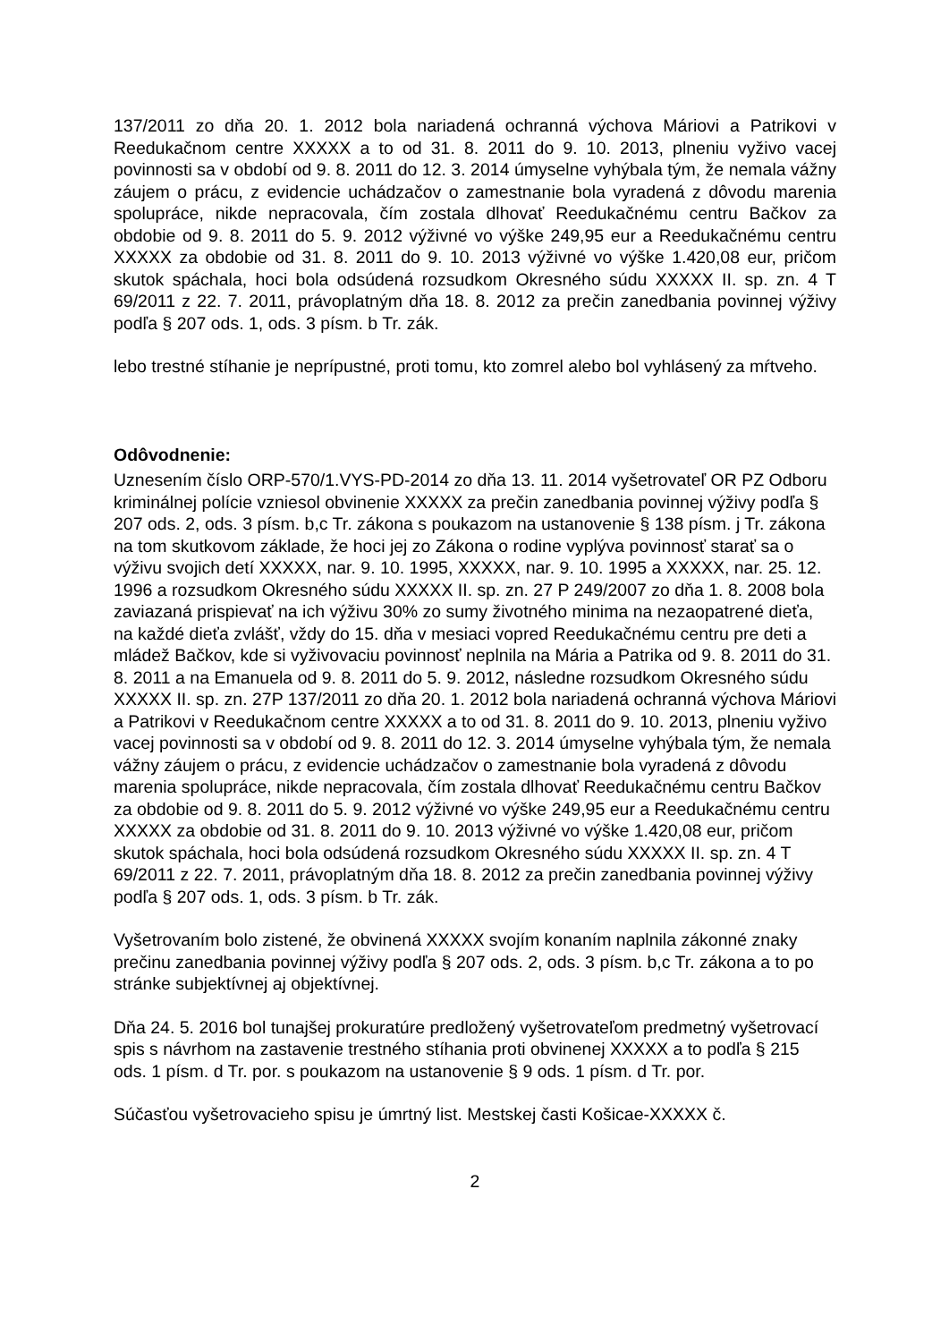137/2011 zo dňa 20. 1. 2012 bola nariadená ochranná výchova Máriovi a Patrikovi v Reedukačnom centre XXXXX a to od 31. 8. 2011 do 9. 10. 2013, plneniu vyživo vacej povinnosti sa v období od 9. 8. 2011 do 12. 3. 2014 úmyselne vyhýbala tým, že nemala vážny záujem o prácu, z evidencie uchádzačov o zamestnanie bola vyradená z dôvodu marenia spolupráce, nikde nepracovala, čím zostala dlhovať Reedukačnému centru Bačkov za obdobie od 9. 8. 2011 do 5. 9. 2012 výživné vo výške 249,95 eur a Reedukačnému centru XXXXX za obdobie od 31. 8. 2011 do 9. 10. 2013 výživné vo výške 1.420,08 eur, pričom skutok spáchala, hoci bola odsúdená rozsudkom Okresného súdu XXXXX II. sp. zn. 4 T 69/2011 z 22. 7. 2011, právoplatným dňa 18. 8. 2012 za prečin zanedbania povinnej výživy podľa § 207 ods. 1, ods. 3 písm. b Tr. zák.
lebo trestné stíhanie je neprípustné, proti tomu, kto zomrel alebo bol vyhlásený za mŕtveho.
Odôvodnenie:
Uznesením číslo ORP-570/1.VYS-PD-2014 zo dňa 13. 11. 2014 vyšetrovateľ OR PZ Odboru kriminálnej polície vzniesol obvinenie XXXXX za prečin zanedbania povinnej výživy podľa § 207 ods. 2, ods. 3 písm. b,c Tr. zákona s poukazom na ustanovenie § 138 písm. j Tr. zákona na tom skutkovom základe, že hoci jej zo Zákona o rodine vyplýva povinnosť starať sa o výživu svojich detí XXXXX, nar. 9. 10. 1995, XXXXX, nar. 9. 10. 1995 a XXXXX, nar. 25. 12. 1996 a rozsudkom Okresného súdu XXXXX II. sp. zn. 27 P 249/2007 zo dňa 1. 8. 2008 bola zaviazaná prispievať na ich výživu 30% zo sumy životného minima na nezaopatrené dieťa, na každé dieťa zvlášť, vždy do 15. dňa v mesiaci vopred Reedukačnému centru pre deti a mládež Bačkov, kde si vyživovaciu povinnosť neplnila na Mária a Patrika od 9. 8. 2011 do 31. 8. 2011 a na Emanuela od 9. 8. 2011 do 5. 9. 2012, následne rozsudkom Okresného súdu XXXXX II. sp. zn. 27P 137/2011 zo dňa 20. 1. 2012 bola nariadená ochranná výchova Máriovi a Patrikovi v Reedukačnom centre XXXXX a to od 31. 8. 2011 do 9. 10. 2013, plneniu vyživo vacej povinnosti sa v období od 9. 8. 2011 do 12. 3. 2014 úmyselne vyhýbala tým, že nemala vážny záujem o prácu, z evidencie uchádzačov o zamestnanie bola vyradená z dôvodu marenia spolupráce, nikde nepracovala, čím zostala dlhovať Reedukačnému centru Bačkov za obdobie od 9. 8. 2011 do 5. 9. 2012 výživné vo výške 249,95 eur a Reedukačnému centru XXXXX za obdobie od 31. 8. 2011 do 9. 10. 2013 výživné vo výške 1.420,08 eur, pričom skutok spáchala, hoci bola odsúdená rozsudkom Okresného súdu XXXXX II. sp. zn. 4 T 69/2011 z 22. 7. 2011, právoplatným dňa 18. 8. 2012 za prečin zanedbania povinnej výživy podľa § 207 ods. 1, ods. 3 písm. b Tr. zák.
Vyšetrovaním bolo zistené, že obvinená XXXXX svojím konaním naplnila zákonné znaky prečinu zanedbania povinnej výživy podľa § 207 ods. 2, ods. 3 písm. b,c Tr. zákona a to po stránke subjektívnej aj objektívnej.
Dňa 24. 5. 2016 bol tunajšej prokuratúre predložený vyšetrovateľom predmetný vyšetrovací spis s návrhom na zastavenie trestného stíhania proti obvinenej XXXXX a to podľa § 215 ods. 1 písm. d Tr. por. s poukazom na ustanovenie § 9 ods. 1 písm. d Tr. por.
Súčasťou vyšetrovacieho spisu je úmrtný list. Mestskej časti Košicae-XXXXX č.
2